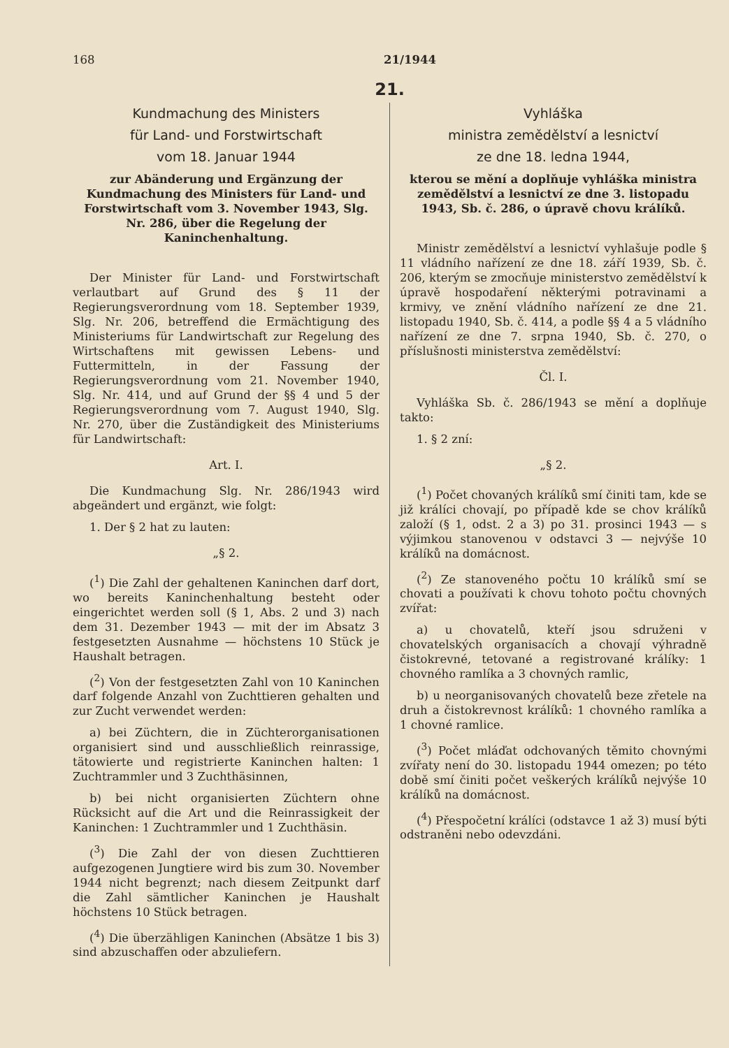168 21/1944
21.
Kundmachung des Ministers
für Land- und Forstwirtschaft
vom 18. Januar 1944
zur Abänderung und Ergänzung der Kundmachung des Ministers für Land- und Forstwirtschaft vom 3. November 1943, Slg. Nr. 286, über die Regelung der Kaninchenhaltung.
Der Minister für Land- und Forstwirtschaft verlautbart auf Grund des § 11 der Regierungsverordnung vom 18. September 1939, Slg. Nr. 206, betreffend die Ermächtigung des Ministeriums für Landwirtschaft zur Regelung des Wirtschaftens mit gewissen Lebens- und Futtermitteln, in der Fassung der Regierungsverordnung vom 21. November 1940, Slg. Nr. 414, und auf Grund der §§ 4 und 5 der Regierungsverordnung vom 7. August 1940, Slg. Nr. 270, über die Zuständigkeit des Ministeriums für Landwirtschaft:
Art. I.
Die Kundmachung Slg. Nr. 286/1943 wird abgeändert und ergänzt, wie folgt:
1. Der § 2 hat zu lauten:
„§ 2.
(<sup>1</sup>) Die Zahl der gehaltenen Kaninchen darf dort, wo bereits Kaninchenhaltung besteht oder eingerichtet werden soll (§ 1, Abs. 2 und 3) nach dem 31. Dezember 1943 — mit der im Absatz 3 festgesetzten Ausnahme — höchstens 10 Stück je Haushalt betragen.
(<sup>2</sup>) Von der festgesetzten Zahl von 10 Kaninchen darf folgende Anzahl von Zuchttieren gehalten und zur Zucht verwendet werden:
a) bei Züchtern, die in Züchterorganisationen organisiert sind und ausschließlich reinrassige, tätowierte und registrierte Kaninchen halten: 1 Zuchtrammler und 3 Zuchthäsinnen,
b) bei nicht organisierten Züchtern ohne Rücksicht auf die Art und die Reinrassigkeit der Kaninchen: 1 Zuchtrammler und 1 Zuchthäsin.
(<sup>3</sup>) Die Zahl der von diesen Zuchttieren aufgezogenen Jungtiere wird bis zum 30. November 1944 nicht begrenzt; nach diesem Zeitpunkt darf die Zahl sämtlicher Kaninchen je Haushalt höchstens 10 Stück betragen.
(<sup>4</sup>) Die überzähligen Kaninchen (Absätze 1 bis 3) sind abzuschaffen oder abzuliefern.
Vyhláška
ministra zemědělství a lesnictví
ze dne 18. ledna 1944,
kterou se mění a doplňuje vyhláška ministra zemědělství a lesnictví ze dne 3. listopadu 1943, Sb. č. 286, o úpravě chovu králíků.
Ministr zemědělství a lesnictví vyhlašuje podle § 11 vládního nařízení ze dne 18. září 1939, Sb. č. 206, kterým se zmocňuje ministerstvo zemědělství k úpravě hospodaření některými potravinami a krmivy, ve znění vládního nařízení ze dne 21. listopadu 1940, Sb. č. 414, a podle §§ 4 a 5 vládního nařízení ze dne 7. srpna 1940, Sb. č. 270, o příslušnosti ministerstva zemědělství:
Čl. I.
Vyhláška Sb. č. 286/1943 se mění a doplňuje takto:
1. § 2 zní:
„§ 2.
(<sup>1</sup>) Počet chovaných králíků smí činiti tam, kde se již králíci chovají, po případě kde se chov králíků založí (§ 1, odst. 2 a 3) po 31. prosinci 1943 — s výjimkou stanovenou v odstavci 3 — nejvýše 10 králíků na domácnost.
(<sup>2</sup>) Ze stanoveného počtu 10 králíků smí se chovati a používati k chovu tohoto počtu chovných zvířat:
a) u chovatelů, kteří jsou sdruženi v chovatelských organisacích a chovají výhradně čistokrevné, tetované a registrované králíky: 1 chovného ramlíka a 3 chovných ramlic,
b) u neorganisovaných chovatelů beze zřetele na druh a čistokrevnost králíků: 1 chovného ramlíka a 1 chovné ramlice.
(<sup>3</sup>) Počet mláďat odchovaných těmito chovnými zvířaty není do 30. listopadu 1944 omezen; po této době smí činiti počet veškerých králíků nejvýše 10 králíků na domácnost.
(<sup>4</sup>) Přespočetní králíci (odstavce 1 až 3) musí býti odstraněni nebo odevzdáni.